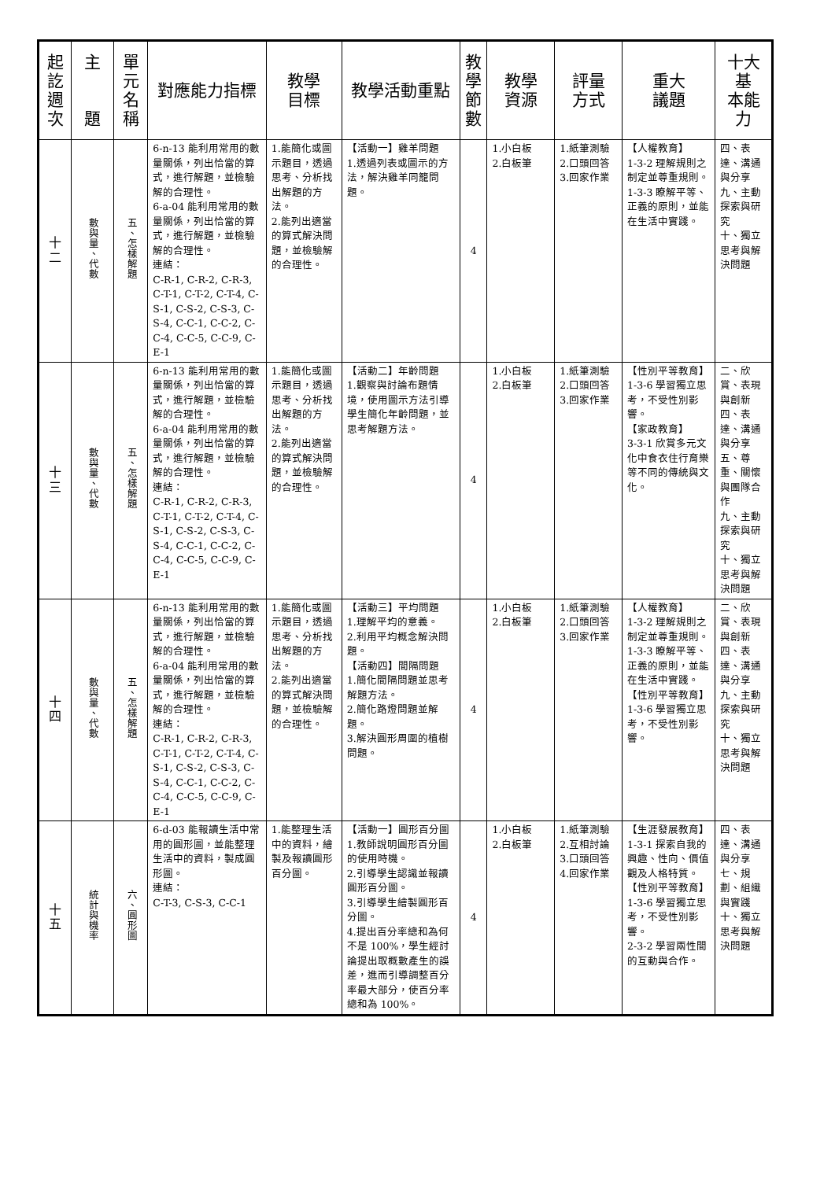| 起 訖 週 次 | 主 題 | 單 元 名 稱 | 對應能力指標 | 教學 目標 | 教學活動重點 | 教 學 節 數 | 教學 資源 | 評量 方式 | 重大 議題 | 十大基 本能力 |
| --- | --- | --- | --- | --- | --- | --- | --- | --- | --- | --- |
| 十 二 | 數與量、代數 | 五、怎樣解題 | 6-n-13 能利用常用的數量關係，列出恰當的算式，進行解題，並檢驗解的合理性。 6-a-04 能利用常用的數量關係，列出恰當的算式，進行解題，並檢驗解的合理性。 連結： C-R-1, C-R-2, C-R-3, C-T-1, C-T-2, C-T-4, C-S-1, C-S-2, C-S-3, C-S-4, C-C-1, C-C-2, C-C-4, C-C-5, C-C-9, C-E-1 | 1.能簡化或圖示題目，透過思考、分析找出解題的方法。 2.能列出適當的算式解決問題，並檢驗解的合理性。 | 【活動一】雞羊問題 1.透過列表或圖示的方法，解決雞羊同籠問題。 | 4 | 1.小白板 2.白板筆 | 1.紙筆測驗 2.口頭回答 3.回家作業 | 【人權教育】 1-3-2 理解規則之制定並尊重規則。 1-3-3 瞭解平等、正義的原則，並能在生活中實踐。 | 四、表達、溝通與分享 九、主動探索與研究 十、獨立思考與解決問題 |
| 十 三 | 數與量、代數 | 五、怎樣解題 | 6-n-13 能利用常用的數量關係，列出恰當的算式，進行解題，並檢驗解的合理性。 6-a-04 能利用常用的數量關係，列出恰當的算式，進行解題，並檢驗解的合理性。 連結： C-R-1, C-R-2, C-R-3, C-T-1, C-T-2, C-T-4, C-S-1, C-S-2, C-S-3, C-S-4, C-C-1, C-C-2, C-C-4, C-C-5, C-C-9, C-E-1 | 1.能簡化或圖示題目，透過思考、分析找出解題的方法。 2.能列出適當的算式解決問題，並檢驗解的合理性。 | 【活動二】年齡問題 1.觀察與討論布題情境，使用圖示方法引導學生簡化年齡問題，並思考解題方法。 | 4 | 1.小白板 2.白板筆 | 1.紙筆測驗 2.口頭回答 3.回家作業 | 【性別平等教育】 1-3-6 學習獨立思考，不受性別影響。 【家政教育】 3-3-1 欣賞多元文化中食衣住行育樂等不同的傳統與文化。 | 二、欣賞、表現與創新 四、表達、溝通與分享 五、尊重、關懷與團隊合作 九、主動探索與研究 十、獨立思考與解決問題 |
| 十 四 | 數與量、代數 | 五、怎樣解題 | 6-n-13 能利用常用的數量關係，列出恰當的算式，進行解題，並檢驗解的合理性。 6-a-04 能利用常用的數量關係，列出恰當的算式，進行解題，並檢驗解的合理性。 連結： C-R-1, C-R-2, C-R-3, C-T-1, C-T-2, C-T-4, C-S-1, C-S-2, C-S-3, C-S-4, C-C-1, C-C-2, C-C-4, C-C-5, C-C-9, C-E-1 | 1.能簡化或圖示題目，透過思考、分析找出解題的方法。 2.能列出適當的算式解決問題，並檢驗解的合理性。 | 【活動三】平均問題 1.理解平均的意義。 2.利用平均概念解決問題。 【活動四】間隔問題 1.簡化間隔問題並思考解題方法。 2.簡化路燈問題並解題。 3.解決圓形周圍的植樹問題。 | 4 | 1.小白板 2.白板筆 | 1.紙筆測驗 2.口頭回答 3.回家作業 | 【人權教育】 1-3-2 理解規則之制定並尊重規則。 1-3-3 瞭解平等、正義的原則，並能在生活中實踐。 【性別平等教育】 1-3-6 學習獨立思考，不受性別影響。 | 二、欣賞、表現與創新 四、表達、溝通與分享 九、主動探索與研究 十、獨立思考與解決問題 |
| 十 五 | 統計與機率 | 六、圓形圖 | 6-d-03 能報讀生活中常用的圓形圖，並能整理生活中的資料，製成圓形圖。 連結： C-T-3, C-S-3, C-C-1 | 1.能整理生活中的資料，繪製及報讀圓形百分圖。 | 【活動一】圓形百分圖 1.教師說明圓形百分圖的使用時機。 2.引導學生認識並報讀圓形百分圖。 3.引導學生繪製圓形百分圖。 4.提出百分率總和為何不是 100%，學生經討論提出取概數產生的誤差，進而引導調整百分率最大部分，使百分率總和為 100%。 | 4 | 1.小白板 2.白板筆 | 1.紙筆測驗 2.互相討論 3.口頭回答 4.回家作業 | 【生涯發展教育】 1-3-1 探索自我的興趣、性向、價值觀及人格特質。 【性別平等教育】 1-3-6 學習獨立思考，不受性別影響。 2-3-2 學習兩性間的互動與合作。 | 四、表達、溝通與分享 七、規劃、組織與實踐 十、獨立思考與解決問題 |